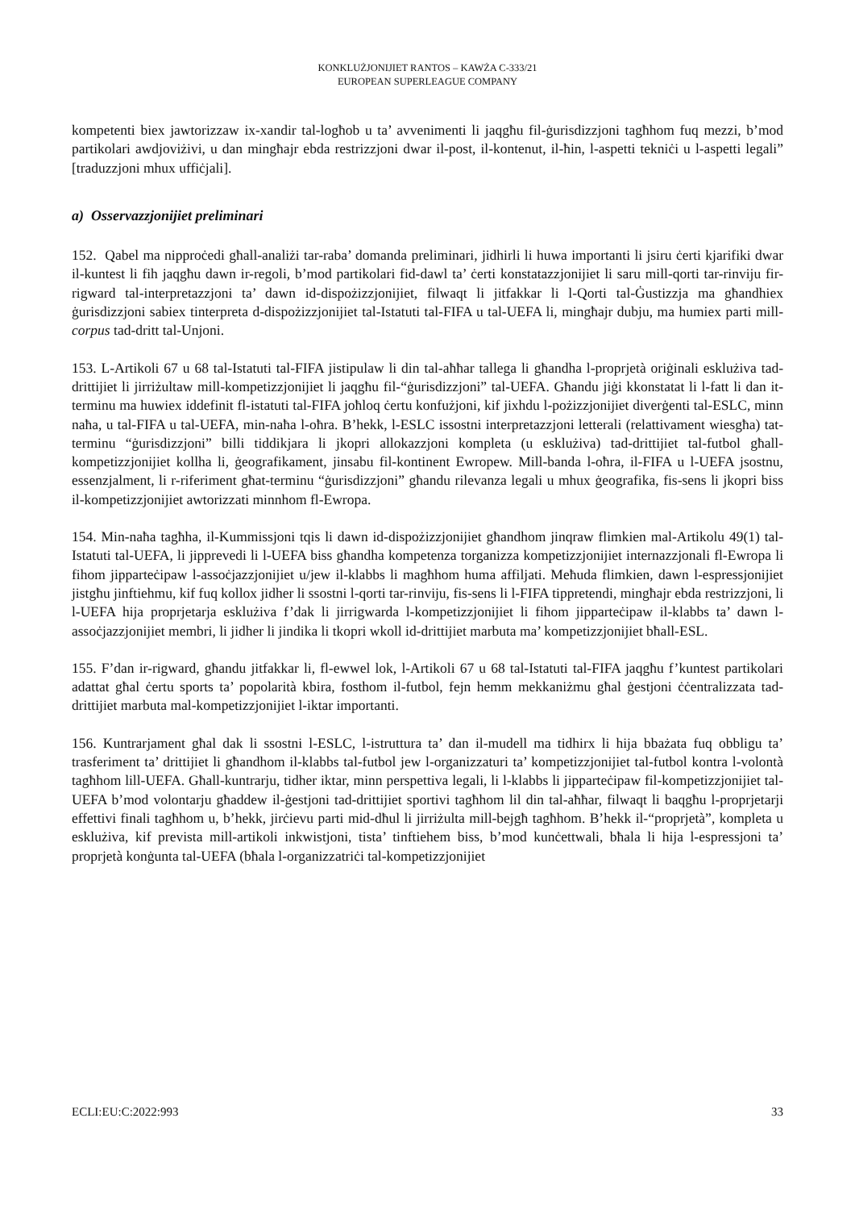KONKLUŻJONIJIET RANTOS – KAWŻA C-333/21
EUROPEAN SUPERLEAGUE COMPANY
kompetenti biex jawtorizzaw ix-xandir tal-logħob u ta’ avvenimenti li jaqgħu fil-ġurisdizzjoni tagħhom fuq mezzi, b’mod partikolari awdjoviżivi, u dan mingħajr ebda restrizzjoni dwar il-post, il-kontenut, il-ħin, l-aspetti tekniċi u l-aspetti legali” [traduzzjoni mhux uffiċjali].
a) Osservazzjonijiet preliminari
152. Qabel ma nipproċedi għall-analiżi tar-raba’ domanda preliminari, jidhirli li huwa importanti li jsiru ċerti kjarifiki dwar il-kuntest li fih jaqgħu dawn ir-regoli, b’mod partikolari fid-dawl ta’ ċerti konstatazzjonijiet li saru mill-qorti tar-rinviju fir-rigward tal-interpretazzjoni ta’ dawn id-dispożizzjonijiet, filwaqt li jitfakkar li l-Qorti tal-Ġustizzja ma għandhiex ġurisdizzjoni sabiex tinterpreta d-dispożizzjonijiet tal-Istatuti tal-FIFA u tal-UEFA li, mingħajr dubju, ma humiex parti mill-corpus tad-dritt tal-Unjoni.
153. L-Artikoli 67 u 68 tal-Istatuti tal-FIFA jistipulaw li din tal-aħħar tallega li għandha l-proprjetà oriġinali esklużiva tad-drittijiet li jirriżultaw mill-kompetizzjonijiet li jaqgħu fil-“ġurisdizzjoni” tal-UEFA. Għandu jiġi kkonstatat li l-fatt li dan it-terminu ma huwiex iddefinit fl-istatuti tal-FIFA joħloq ċertu konfużjoni, kif jixhdu l-pożizzjonijiet diverġenti tal-ESLC, minn naħa, u tal-FIFA u tal-UEFA, min-naħa l-oħra. B’hekk, l-ESLC issostni interpretazzjoni letterali (relattivament wiesgħa) tat-terminu “ġurisdizzjoni” billi tiddikjara li jkopri allokazzjoni kompleta (u esklużiva) tad-drittijiet tal-futbol għall-kompetizzjonijiet kollha li, ġeografikament, jinsabu fil-kontinent Ewropew. Mill-banda l-oħra, il-FIFA u l-UEFA jsostnu, essenzjalment, li r-riferiment għat-terminu “ġurisdizzjoni” għandu rilevanza legali u mhux ġeografika, fis-sens li jkopri biss il-kompetizzjonijiet awtorizzati minnhom fl-Ewropa.
154. Min-naħa tagħha, il-Kummissjoni tqis li dawn id-dispożizzjonijiet għandhom jinqraw flimkien mal-Artikolu 49(1) tal-Istatuti tal-UEFA, li jipprevedi li l-UEFA biss għandha kompetenza torganizza kompetizzjonijiet internazzjonali fl-Ewropa li fihom jipparteċipaw l-assoċjazzjonijiet u/jew il-klabbs li magħhom huma affiljati. Meħuda flimkien, dawn l-espressjonijiet jistgħu jinftiehmu, kif fuq kollox jidher li ssostni l-qorti tar-rinviju, fis-sens li l-FIFA tippretendi, mingħajr ebda restrizzjoni, li l-UEFA hija proprjetarja esklużiva f’dak li jirrigwarda l-kompetizzjonijiet li fihom jipparteċipaw il-klabbs ta’ dawn l-assoċjazzjonijiet membri, li jidher li jindika li tkopri wkoll id-drittijiet marbuta ma’ kompetizzjonijiet bħall-ESL.
155. F’dan ir-rigward, għandu jitfakkar li, fl-ewwel lok, l-Artikoli 67 u 68 tal-Istatuti tal-FIFA jaqgħu f’kuntest partikolari adattat għal ċertu sports ta’ popolarità kbira, fosthom il-futbol, fejn hemm mekkaniżmu għal ġestjoni ċċentralizzata tad-drittijiet marbuta mal-kompetizzjonijiet l-iktar importanti.
156. Kuntrarjament għal dak li ssostni l-ESLC, l-istruttura ta’ dan il-mudell ma tidhirx li hija bbażata fuq obbligu ta’ trasferiment ta’ drittijiet li għandhom il-klabbs tal-futbol jew l-organizzaturi ta’ kompetizzjonijiet tal-futbol kontra l-volontà tagħhom lill-UEFA. Għall-kuntrarju, tidher iktar, minn perspettiva legali, li l-klabbs li jipparteċipaw fil-kompetizzjonijiet tal-UEFA b’mod volontarju għaddew il-ġestjoni tad-drittijiet sportivi tagħhom lil din tal-aħħar, filwaqt li baqgħu l-proprjetarji effettivi finali tagħhom u, b’hekk, jirċievu parti mid-dħul li jirriżulta mill-bejgħ tagħhom. B’hekk il-“proprjetà”, kompleta u esklużiva, kif prevista mill-artikoli inkwistjoni, tista’ tinftiehem biss, b’mod kunċettwali, bħala li hija l-espressjoni ta’ proprjetà konġunta tal-UEFA (bħala l-organizzatriċi tal-kompetizzjonijiet
ECLI:EU:C:2022:993 33